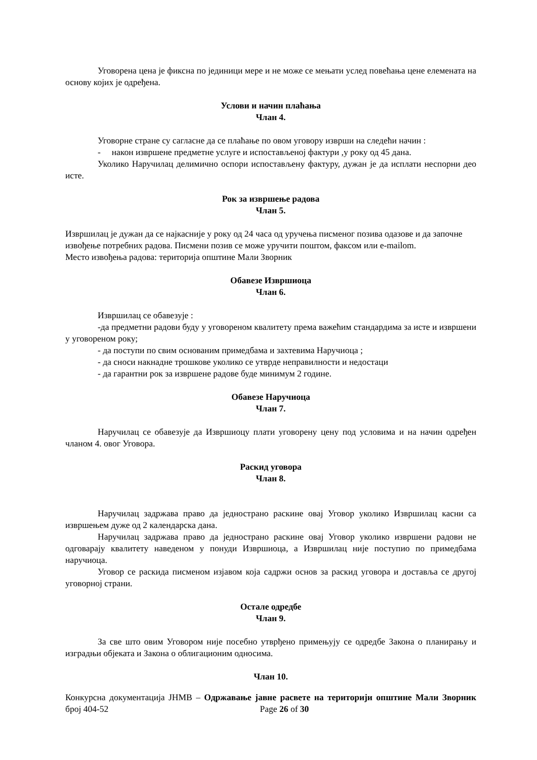Уговорена цена је фиксна по јединици мере и не може се мењати услед повећања цене елемената на основу којих је одређена.
Услови и начин плаћања
Члан 4.
Уговорне стране су сагласне да се плаћање по овом уговору изврши на следећи начин :
- након извршене предметне услуге и испостављеној фактури ,у року од 45 дана.
Уколико Наручилац делимично оспори испостављену фактуру, дужан је да исплати неспорни део исте.
Рок за извршење радова
Члан 5.
Извршилац је дужан да се најкасније у року од 24 часа од уручења писменог позива одазове и да започне извођење потребних радова. Писмени позив се може уручити поштом, факсом или e-mailom.
Место извођења радова: територија општине Мали Зворник
Обавезе Извршиоца
Члан 6.
Извршилац се обавезује :
-да предметни радови буду у уговореном квалитету према важећим стандардима за исте и извршени у уговореном року;
- да поступи по свим основаним примедбама и захтевима Наручиоца ;
- да сноси накнадне трошкове уколико се утврде неправилности и недостаци
- да гарантни рок за извршене радове буде минимум 2 године.
Обавезе Наручиоца
Члан 7.
Наручилац се обавезује да Извршиоцу плати уговорену цену под условима и на начин одређен чланом 4. овог Уговора.
Раскид уговора
Члан 8.
Наручилац задржава право да једнострано раскине овај Уговор уколико Извршилац касни са извршењем дуже од 2 календарска дана.
Наручилац задржава право да једнострано раскине овај Уговор уколико извршени радови не одговарају квалитету наведеном у понуди Извршиоца, а Извршилац није поступио по примедбама наручиоца.
Уговор се раскида писменом изјавом која садржи основ за раскид уговора и доставља се другој уговорној страни.
Остале одредбе
Члан 9.
За све што овим Уговором није посебно утврђено примењују се одредбе Закона о планирању и изградњи објеката и Закона о облигационим односима.
Члан 10.
Конкурсна документација ЈНМВ – Одржавање јавне расвете на територији општине Мали Зворник број 404-52 Page 26 of 30